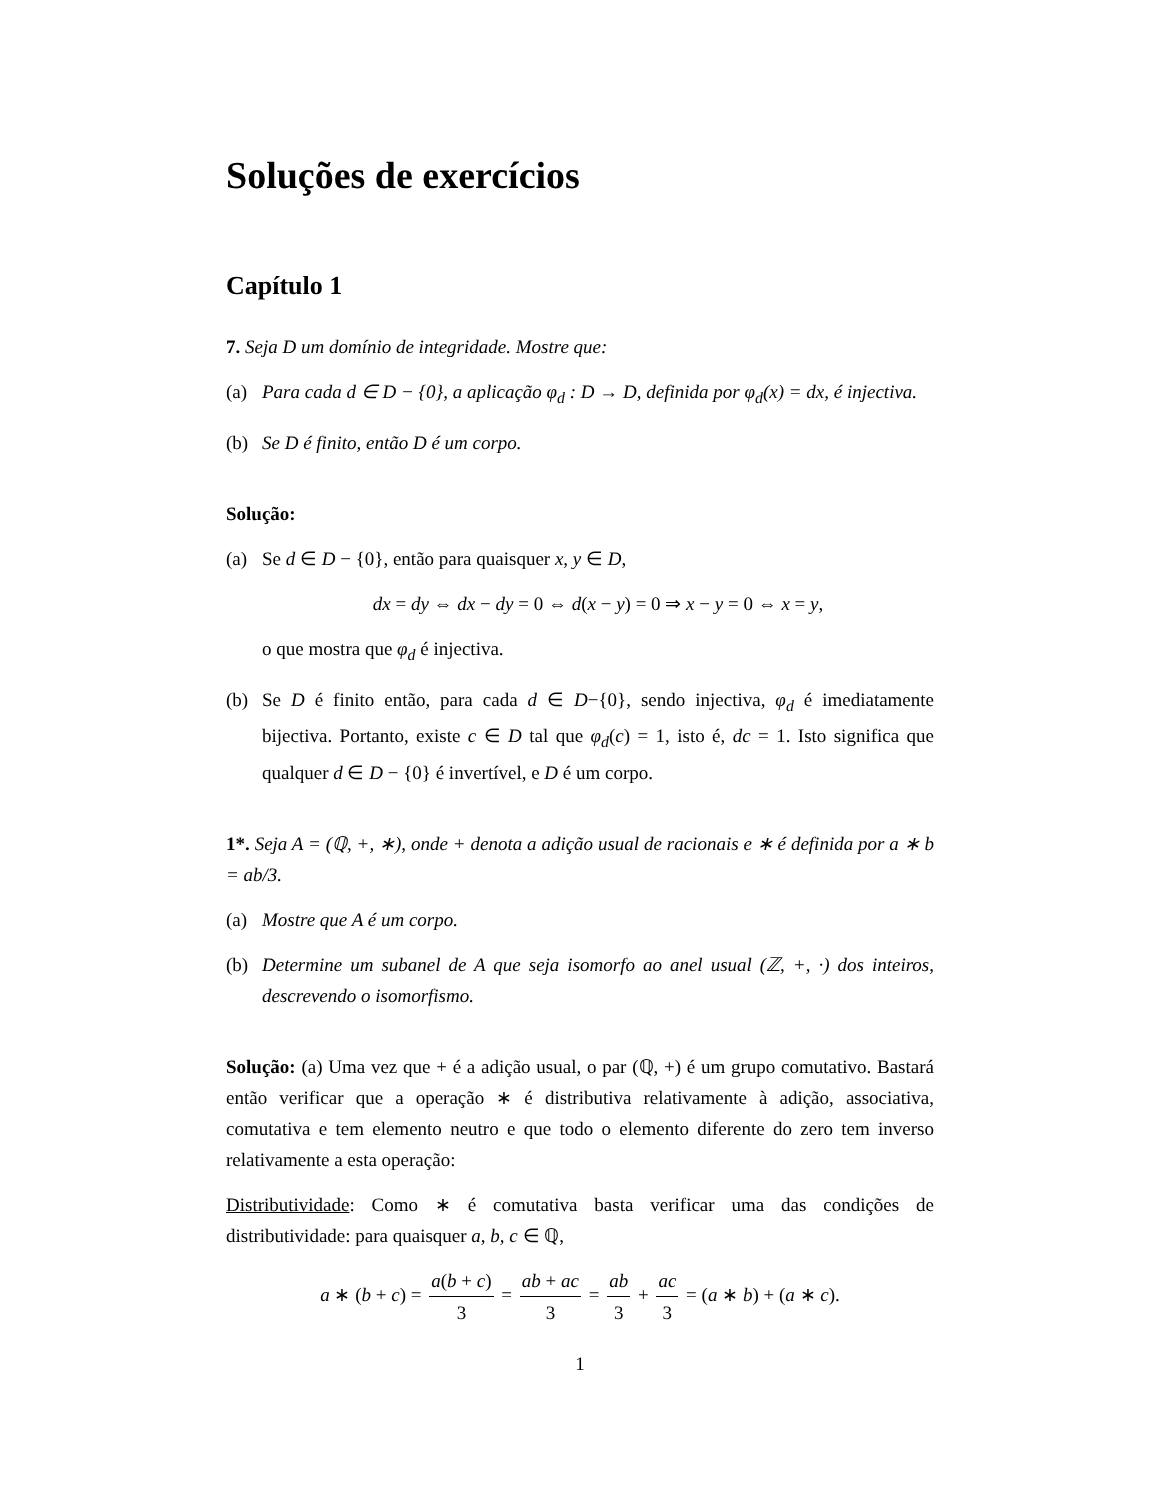Soluções de exercícios
Capítulo 1
7. Seja D um domínio de integridade. Mostre que:
(a) Para cada d ∈ D − {0}, a aplicação φ<sub>d</sub> : D → D, definida por φ<sub>d</sub>(x) = dx, é injectiva.
(b) Se D é finito, então D é um corpo.
Solução:
(a) Se d ∈ D − {0}, então para quaisquer x, y ∈ D,
dx = dy ⇔ dx − dy = 0 ⇔ d(x − y) = 0 ⇒ x − y = 0 ⇔ x = y,
o que mostra que φ<sub>d</sub> é injectiva.
(b) Se D é finito então, para cada d ∈ D−{0}, sendo injectiva, φ<sub>d</sub> é imediatamente bijectiva. Portanto, existe c ∈ D tal que φ<sub>d</sub>(c) = 1, isto é, dc = 1. Isto significa que qualquer d ∈ D − {0} é invertível, e D é um corpo.
1*. Seja A = (ℚ, +, ∗), onde + denota a adição usual de racionais e ∗ é definida por a ∗ b = ab/3.
(a) Mostre que A é um corpo.
(b) Determine um subanel de A que seja isomorfo ao anel usual (ℤ, +, ·) dos inteiros, descrevendo o isomorfismo.
Solução: (a) Uma vez que + é a adição usual, o par (ℚ, +) é um grupo comutativo. Bastará então verificar que a operação ∗ é distributiva relativamente à adição, associativa, comutativa e tem elemento neutro e que todo o elemento diferente do zero tem inverso relativamente a esta operação:
Distributividade: Como ∗ é comutativa basta verificar uma das condições de distributividade: para quaisquer a, b, c ∈ ℚ,
a ∗ (b + c) = a(b + c) 3 = ab + ac 3 = ab 3 + ac 3 = (a ∗ b) + (a ∗ c).
1